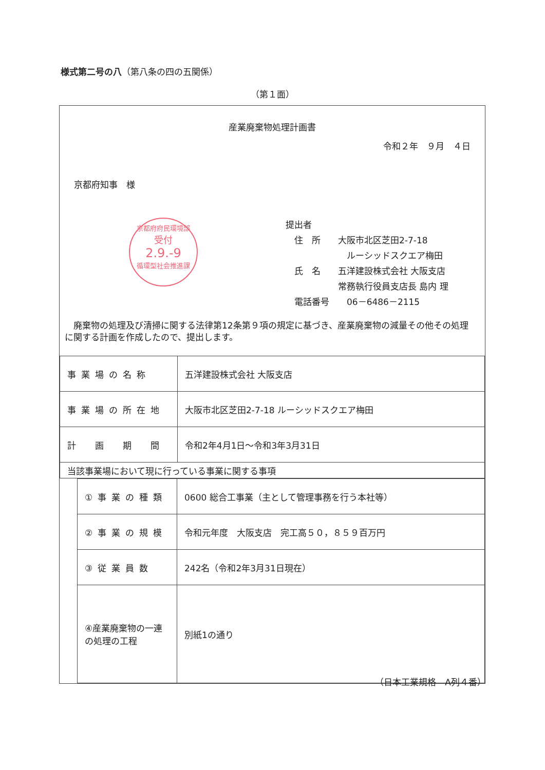様式第二号の八（第八条の四の五関係）
（第１面）
産業廃棄物処理計画書
令和２年　９月　４日
京都府知事　様
京都府府民環境部
受付
2.9.-9
循環型社会推進課
提出者
　住　所　　大阪市北区芝田2-7-18
　　　　　　　ルーシッドスクエア梅田
　氏　名　　五洋建設株式会社 大阪支店
　　　　　　常務執行役員支店長 島内 理
　電話番号　　06－6486－2115
　廃棄物の処理及び清掃に関する法律第12条第９項の規定に基づき、産業廃棄物の減量その他その処理に関する計画を作成したので、提出します。
| 事業場の名称 | 五洋建設株式会社 大阪支店 |
| 事業場の所在地 | 大阪市北区芝田2-7-18 ルーシッドスクエア梅田 |
| 計 画 期 間 | 令和2年4月1日～令和3年3月31日 |
| 当該事業場において現に行っている事業に関する事項 | |
| ①事業の種類 | 0600 総合工事業（主として管理事務を行う本社等） |
| ②事業の規模 | 令和元年度 大阪支店 完工高５０，８５９百万円 |
| ③従業員数 | 242名（令和2年3月31日現在） |
| ④産業廃棄物の一連の処理の工程 | 別紙1の通り |
（日本工業規格　A列４番）